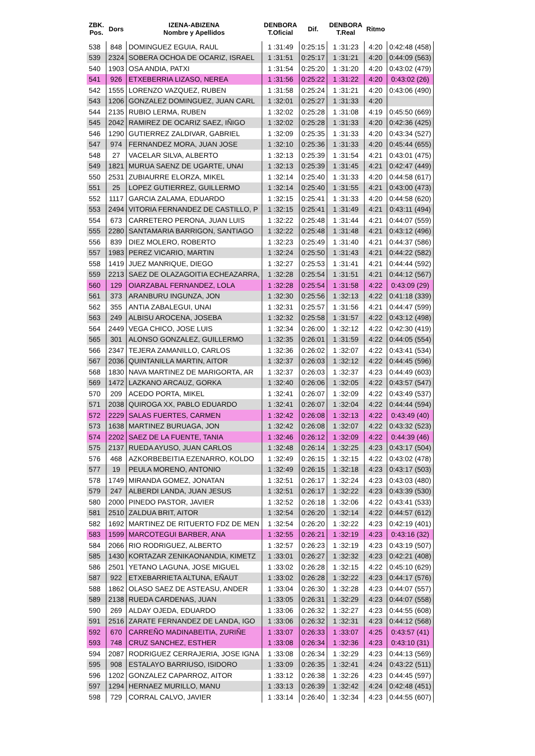| ZBK. Pos. | Dors | IZENA-ABIZENA Nombre y Apellidos | DENBORA T.Oficial | Dif. | DENBORA T.Real | Ritmo | |
| --- | --- | --- | --- | --- | --- | --- | --- |
| 538 | 848 | DOMINGUEZ EGUIA, RAUL | 1 :31:49 | 0:25:15 | 1 :31:23 | 4:20 | 0:42:48 (458) |
| 539 | 2324 | SOBERA OCHOA DE OCARIZ, ISRAEL | 1 :31:51 | 0:25:17 | 1 :31:21 | 4:20 | 0:44:09 (563) |
| 540 | 1903 | OSA ANDIA, PATXI | 1 :31:54 | 0:25:20 | 1 :31:20 | 4:20 | 0:43:02 (479) |
| 541 | 926 | ETXEBERRIA LIZASO, NEREA | 1 :31:56 | 0:25:22 | 1 :31:22 | 4:20 | 0:43:02 (26) |
| 542 | 1555 | LORENZO VAZQUEZ, RUBEN | 1 :31:58 | 0:25:24 | 1 :31:21 | 4:20 | 0:43:06 (490) |
| 543 | 1206 | GONZALEZ DOMINGUEZ, JUAN CARL | 1 :32:01 | 0:25:27 | 1 :31:33 | 4:20 | |
| 544 | 2135 | RUBIO LERMA, RUBEN | 1 :32:02 | 0:25:28 | 1 :31:08 | 4:19 | 0:45:50 (669) |
| 545 | 2042 | RAMIREZ DE OCARIZ SAEZ, IÑIGO | 1 :32:02 | 0:25:28 | 1 :31:33 | 4:20 | 0:42:36 (425) |
| 546 | 1290 | GUTIERREZ ZALDIVAR, GABRIEL | 1 :32:09 | 0:25:35 | 1 :31:33 | 4:20 | 0:43:34 (527) |
| 547 | 974 | FERNANDEZ MORA, JUAN JOSE | 1 :32:10 | 0:25:36 | 1 :31:33 | 4:20 | 0:45:44 (655) |
| 548 | 27 | VACELAR SILVA, ALBERTO | 1 :32:13 | 0:25:39 | 1 :31:54 | 4:21 | 0:43:01 (475) |
| 549 | 1821 | MURUA SAENZ DE UGARTE, UNAI | 1 :32:13 | 0:25:39 | 1 :31:45 | 4:21 | 0:42:47 (449) |
| 550 | 2531 | ZUBIAURRE ELORZA, MIKEL | 1 :32:14 | 0:25:40 | 1 :31:33 | 4:20 | 0:44:58 (617) |
| 551 | 25 | LOPEZ GUTIERREZ, GUILLERMO | 1 :32:14 | 0:25:40 | 1 :31:55 | 4:21 | 0:43:00 (473) |
| 552 | 1117 | GARCIA ZALAMA, EDUARDO | 1 :32:15 | 0:25:41 | 1 :31:33 | 4:20 | 0:44:58 (620) |
| 553 | 2494 | VITORIA FERNANDEZ DE CASTILLO, P | 1 :32:15 | 0:25:41 | 1 :31:49 | 4:21 | 0:43:11 (494) |
| 554 | 673 | CARRETERO PERONA, JUAN LUIS | 1 :32:22 | 0:25:48 | 1 :31:44 | 4:21 | 0:44:07 (559) |
| 555 | 2280 | SANTAMARIA BARRIGON, SANTIAGO | 1 :32:22 | 0:25:48 | 1 :31:48 | 4:21 | 0:43:12 (496) |
| 556 | 839 | DIEZ MOLERO, ROBERTO | 1 :32:23 | 0:25:49 | 1 :31:40 | 4:21 | 0:44:37 (586) |
| 557 | 1983 | PEREZ VICARIO, MARTIN | 1 :32:24 | 0:25:50 | 1 :31:43 | 4:21 | 0:44:22 (582) |
| 558 | 1419 | JUEZ MANRIQUE, DIEGO | 1 :32:27 | 0:25:53 | 1 :31:41 | 4:21 | 0:44:44 (592) |
| 559 | 2213 | SAEZ DE OLAZAGOITIA ECHEAZARRA, | 1 :32:28 | 0:25:54 | 1 :31:51 | 4:21 | 0:44:12 (567) |
| 560 | 129 | OIARZABAL FERNANDEZ, LOLA | 1 :32:28 | 0:25:54 | 1 :31:58 | 4:22 | 0:43:09 (29) |
| 561 | 373 | ARANBURU INGUNZA, JON | 1 :32:30 | 0:25:56 | 1 :32:13 | 4:22 | 0:41:18 (339) |
| 562 | 355 | ANTIA ZABALEGUI, UNAI | 1 :32:31 | 0:25:57 | 1 :31:56 | 4:21 | 0:44:47 (599) |
| 563 | 249 | ALBISU AROCENA, JOSEBA | 1 :32:32 | 0:25:58 | 1 :31:57 | 4:22 | 0:43:12 (498) |
| 564 | 2449 | VEGA CHICO, JOSE LUIS | 1 :32:34 | 0:26:00 | 1 :32:12 | 4:22 | 0:42:30 (419) |
| 565 | 301 | ALONSO GONZALEZ, GUILLERMO | 1 :32:35 | 0:26:01 | 1 :31:59 | 4:22 | 0:44:05 (554) |
| 566 | 2347 | TEJERA ZAMANILLO, CARLOS | 1 :32:36 | 0:26:02 | 1 :32:07 | 4:22 | 0:43:41 (534) |
| 567 | 2036 | QUINTANILLA MARTIN, AITOR | 1 :32:37 | 0:26:03 | 1 :32:12 | 4:22 | 0:44:45 (596) |
| 568 | 1830 | NAVA MARTINEZ DE MARIGORTA, AR | 1 :32:37 | 0:26:03 | 1 :32:37 | 4:23 | 0:44:49 (603) |
| 569 | 1472 | LAZKANO ARCAUZ, GORKA | 1 :32:40 | 0:26:06 | 1 :32:05 | 4:22 | 0:43:57 (547) |
| 570 | 209 | ACEDO PORTA, MIKEL | 1 :32:41 | 0:26:07 | 1 :32:09 | 4:22 | 0:43:49 (537) |
| 571 | 2038 | QUIROGA XX, PABLO EDUARDO | 1 :32:41 | 0:26:07 | 1 :32:04 | 4:22 | 0:44:44 (594) |
| 572 | 2229 | SALAS FUERTES, CARMEN | 1 :32:42 | 0:26:08 | 1 :32:13 | 4:22 | 0:43:49 (40) |
| 573 | 1638 | MARTINEZ BURUAGA, JON | 1 :32:42 | 0:26:08 | 1 :32:07 | 4:22 | 0:43:32 (523) |
| 574 | 2202 | SAEZ DE LA FUENTE, TANIA | 1 :32:46 | 0:26:12 | 1 :32:09 | 4:22 | 0:44:39 (46) |
| 575 | 2137 | RUEDA AYUSO, JUAN CARLOS | 1 :32:48 | 0:26:14 | 1 :32:25 | 4:23 | 0:43:17 (504) |
| 576 | 468 | AZKORBEBEITIA EZENARRO, KOLDO | 1 :32:49 | 0:26:15 | 1 :32:15 | 4:22 | 0:43:02 (478) |
| 577 | 19 | PEULA MORENO, ANTONIO | 1 :32:49 | 0:26:15 | 1 :32:18 | 4:23 | 0:43:17 (503) |
| 578 | 1749 | MIRANDA GOMEZ, JONATAN | 1 :32:51 | 0:26:17 | 1 :32:24 | 4:23 | 0:43:03 (480) |
| 579 | 247 | ALBERDI LANDA, JUAN JESUS | 1 :32:51 | 0:26:17 | 1 :32:22 | 4:23 | 0:43:39 (530) |
| 580 | 2000 | PINEDO PASTOR, JAVIER | 1 :32:52 | 0:26:18 | 1 :32:06 | 4:22 | 0:43:41 (533) |
| 581 | 2510 | ZALDUA BRIT, AITOR | 1 :32:54 | 0:26:20 | 1 :32:14 | 4:22 | 0:44:57 (612) |
| 582 | 1692 | MARTINEZ DE RITUERTO FDZ DE MEN | 1 :32:54 | 0:26:20 | 1 :32:22 | 4:23 | 0:42:19 (401) |
| 583 | 1599 | MARCOTEGUI BARBER, ANA | 1 :32:55 | 0:26:21 | 1 :32:19 | 4:23 | 0:43:16 (32) |
| 584 | 2066 | RIO RODRIGUEZ, ALBERTO | 1 :32:57 | 0:26:23 | 1 :32:19 | 4:23 | 0:43:19 (507) |
| 585 | 1430 | KORTAZAR ZENIKAONANDIA, KIMETZ | 1 :33:01 | 0:26:27 | 1 :32:32 | 4:23 | 0:42:21 (408) |
| 586 | 2501 | YETANO LAGUNA, JOSE MIGUEL | 1 :33:02 | 0:26:28 | 1 :32:15 | 4:22 | 0:45:10 (629) |
| 587 | 922 | ETXEBARRIETA ALTUNA, EÑAUT | 1 :33:02 | 0:26:28 | 1 :32:22 | 4:23 | 0:44:17 (576) |
| 588 | 1862 | OLASO SAEZ DE ASTEASU, ANDER | 1 :33:04 | 0:26:30 | 1 :32:28 | 4:23 | 0:44:07 (557) |
| 589 | 2138 | RUEDA CARDENAS, JUAN | 1 :33:05 | 0:26:31 | 1 :32:29 | 4:23 | 0:44:07 (558) |
| 590 | 269 | ALDAY OJEDA, EDUARDO | 1 :33:06 | 0:26:32 | 1 :32:27 | 4:23 | 0:44:55 (608) |
| 591 | 2516 | ZARATE FERNANDEZ DE LANDA, IGO | 1 :33:06 | 0:26:32 | 1 :32:31 | 4:23 | 0:44:12 (568) |
| 592 | 670 | CARREÑO MADINABEITIA, ZURIÑE | 1 :33:07 | 0:26:33 | 1 :33:07 | 4:25 | 0:43:57 (41) |
| 593 | 748 | CRUZ SANCHEZ, ESTHER | 1 :33:08 | 0:26:34 | 1 :32:36 | 4:23 | 0:43:10 (31) |
| 594 | 2087 | RODRIGUEZ CERRAJERIA, JOSE IGNA | 1 :33:08 | 0:26:34 | 1 :32:29 | 4:23 | 0:44:13 (569) |
| 595 | 908 | ESTALAYO BARRIUSO, ISIDORO | 1 :33:09 | 0:26:35 | 1 :32:41 | 4:24 | 0:43:22 (511) |
| 596 | 1202 | GONZALEZ CAPARROZ, AITOR | 1 :33:12 | 0:26:38 | 1 :32:26 | 4:23 | 0:44:45 (597) |
| 597 | 1294 | HERNAEZ MURILLO, MANU | 1 :33:13 | 0:26:39 | 1 :32:42 | 4:24 | 0:42:48 (451) |
| 598 | 729 | CORRAL CALVO, JAVIER | 1 :33:14 | 0:26:40 | 1 :32:34 | 4:23 | 0:44:55 (607) |